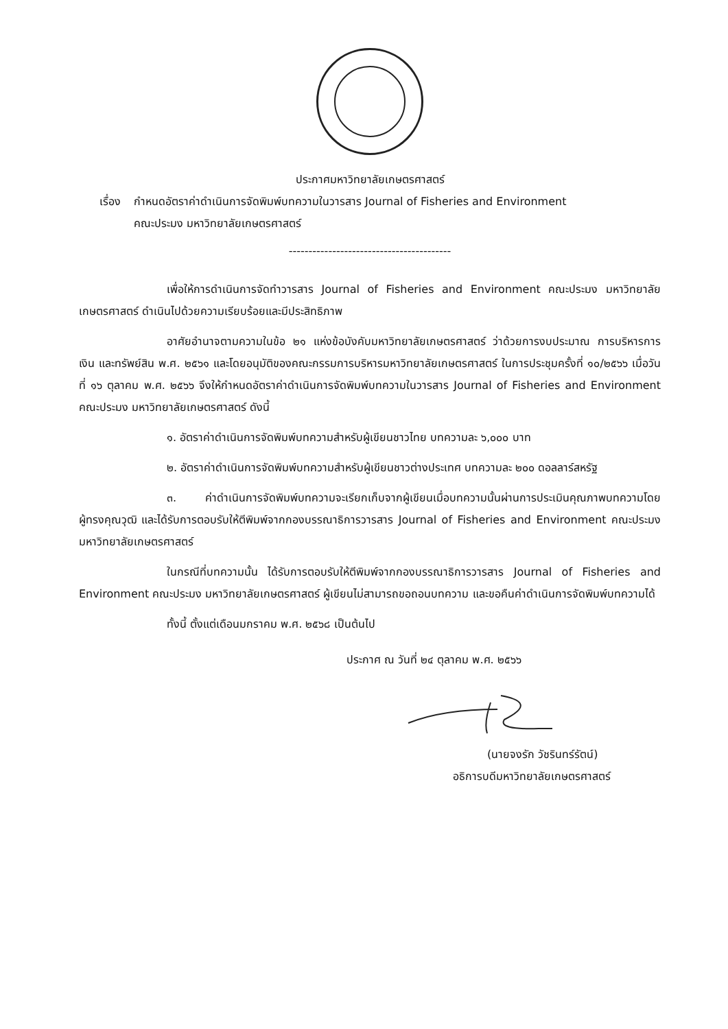ประกาศมหาวิทยาลัยเกษตรศาสตร์
เรื่อง
กำหนดอัตราค่าดำเนินการจัดพิมพ์บทความในวารสาร Journal of Fisheries and Environment
คณะประมง มหาวิทยาลัยเกษตรศาสตร์
-----------------------------------------
เพื่อให้การดำเนินการจัดทำวารสาร Journal of Fisheries and Environment คณะประมง มหาวิทยาลัยเกษตรศาสตร์ ดำเนินไปด้วยความเรียบร้อยและมีประสิทธิภาพ
อาศัยอำนาจตามความในข้อ ๒๑ แห่งข้อบังคับมหาวิทยาลัยเกษตรศาสตร์ ว่าด้วยการงบประมาณ การบริหารการเงิน และทรัพย์สิน พ.ศ. ๒๕๖๑ และโดยอนุมัติของคณะกรรมการบริหารมหาวิทยาลัยเกษตรศาสตร์ ในการประชุมครั้งที่ ๑๐/๒๕๖๖ เมื่อวันที่ ๑๖ ตุลาคม พ.ศ. ๒๕๖๖ จึงให้กำหนดอัตราค่าดำเนินการจัดพิมพ์บทความในวารสาร Journal of Fisheries and Environment คณะประมง มหาวิทยาลัยเกษตรศาสตร์ ดังนี้
๑. อัตราค่าดำเนินการจัดพิมพ์บทความสำหรับผู้เขียนชาวไทย บทความละ ๖,๐๐๐ บาท
๒. อัตราค่าดำเนินการจัดพิมพ์บทความสำหรับผู้เขียนชาวต่างประเทศ บทความละ ๒๐๐ ดอลลาร์สหรัฐ
๓. ค่าดำเนินการจัดพิมพ์บทความจะเรียกเก็บจากผู้เขียนเมื่อบทความนั้นผ่านการประเมินคุณภาพบทความโดยผู้ทรงคุณวุฒิ และได้รับการตอบรับให้ตีพิมพ์จากกองบรรณาธิการวารสาร Journal of Fisheries and Environment คณะประมง มหาวิทยาลัยเกษตรศาสตร์
ในกรณีที่บทความนั้น ได้รับการตอบรับให้ตีพิมพ์จากกองบรรณาธิการวารสาร Journal of Fisheries and Environment คณะประมง มหาวิทยาลัยเกษตรศาสตร์ ผู้เขียนไม่สามารถขอถอนบทความ และขอคืนค่าดำเนินการจัดพิมพ์บทความได้
ทั้งนี้ ตั้งแต่เดือนมกราคม พ.ศ. ๒๕๖๘ เป็นต้นไป
ประกาศ ณ วันที่ ๒๔ ตุลาคม พ.ศ. ๒๕๖๖
(นายจงรัก วัชรินทร์รัตน์)
อธิการบดีมหาวิทยาลัยเกษตรศาสตร์